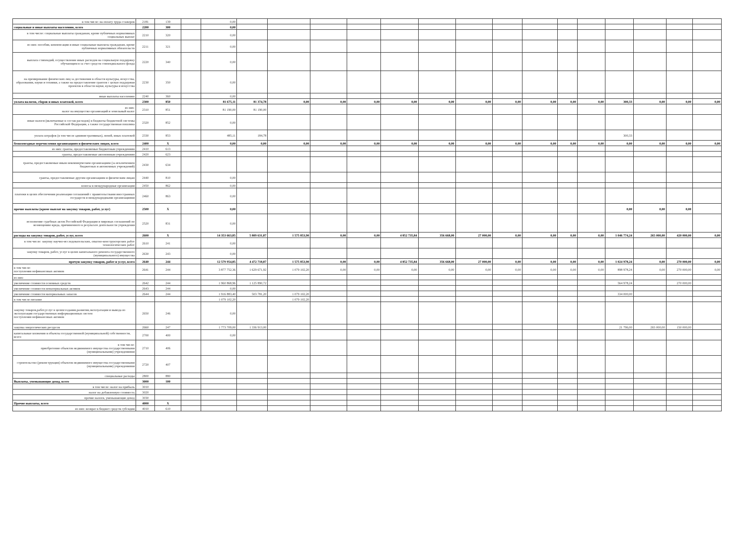| в том числе: на оплату труда стажеров | 2181 | 139 | | 0,00 | | | | | | | | | | | | | | | |
| социальные и иные выплаты населению, всего | 2200 | 300 | | 0,00 | | | | | | | | | | | | | | | |
| в том числе: социальные выплаты гражданам, кроме публичных нормативных социальных выплат | 2210 | 320 | | 0,00 | | | | | | | | | | | | | | | |
| из них: пособия, компенсации и иные социальные выплаты гражданам, кроме публичных нормативных обязательств | 2211 | 321 | | 0,00 | | | | | | | | | | | | | | | |
| выплата стипендий, осуществление иных расходов на социальную поддержку обучающихся за счет средств стипендиального фонда | 2220 | 340 | | 0,00 | | | | | | | | | | | | | | | |
| на премирование физических лиц за достижения в области культуры, искусства, образования, науки и техники, а также на предоставление грантов с целью поддержки проектов в области науки, культуры и искусства | 2230 | 350 | | 0,00 | | | | | | | | | | | | | | | |
| иные выплаты населению | 2240 | 360 | | 0,00 | | | | | | | | | | | | | | | |
| уплата налогов, сборов и иных платежей, всего | 2300 | 850 | | 81 675,11 | 81 374,78 | 0,00 | 0,00 | 0,00 | 0,00 | 0,00 | 0,00 | 0,00 | 0,00 | 0,00 | 0,00 | 300,33 | 0,00 | 0,00 | 0,00 |
| из них: налог на имущество организаций и земельный налог | 2310 | 851 | | 81 190,00 | 81 190,00 | | | | | | | | | | | | | | |
| иные налоги (включаемые в состав расходов) в бюджеты бюджетной системы Российской Федерации, а также государственная пошлина | 2320 | 852 | | 0,00 | | | | | | | | | | | | | | | |
| уплата штрафов (в том числе административных), пеней, иных платежей | 2330 | 853 | | 485,11 | 184,78 | | | | | | | | | | | 300,33 | | | |
| безвозмездные перечисления организациям и физическим лицам, всего | 2400 | X | | 0,00 | 0,00 | 0,00 | 0,00 | 0,00 | 0,00 | 0,00 | 0,00 | 0,00 | 0,00 | 0,00 | 0,00 | 0,00 | 0,00 | 0,00 | 0,00 |
| из них: гранты, предоставляемые бюджетным учреждениям | 2410 | 613 | | | | | | | | | | | | | | | | | |
| гранты, предоставляемые автономным учреждениям | 2420 | 623 | | | | | | | | | | | | | | | | | |
| гранты, предоставляемые иным некоммерческим организациям (за исключением бюджетных и автономных учреждений) | 2430 | 634 | | | | | | | | | | | | | | | | | |
| гранты, предоставляемые другим организациям и физическим лицам | 2440 | 810 | | 0,00 | | | | | | | | | | | | | | | |
| взносы в международные организации | 2450 | 862 | | 0,00 | | | | | | | | | | | | | | | |
| платежи в целях обеспечения реализации соглашений с правительствами иностранных государств и международными организациями | 2460 | 863 | | 0,00 | | | | | | | | | | | | | | | |
| прочие выплаты (кроме выплат на закупку товаров, работ, услуг) | 2500 | X | | 0,00 | | | | | | | | | | | | 0,00 | 0,00 | 0,00 | |
| исполнение судебных актов Российской Федерации и мировых соглашений по возмещению вреда, причиненного в результате деятельности учреждения | 2520 | 831 | | 0,00 | | | | | | | | | | | | | | | |
| расходы на закупку товаров, работ, услуг, всего | 2600 | X | | 14 353 663,85 | 5 809 631,87 | 1 575 853,90 | 0,00 | 0,00 | 4 852 735,84 | 356 668,00 | 27 000,00 | 0,00 | 0,00 | 0,00 | 0,00 | 1 046 774,24 | 265 000,00 | 420 000,00 | 0,00 |
| в том числе: закупку научно-исследовательских, опытно-конструкторских работ технологических работ | 2610 | 241 | | 0,00 | | | | | | | | | | | | | | | |
| закупку товаров, работ, услуг в целях капитального ремонта государственного (муниципального) имущества | 2630 | 243 | | 0,00 | | | | | | | | | | | | | | | |
| прочую закупку товаров, работ и услуг, всего | 2640 | 244 | | 12 579 954,85 | 4 472 718,87 | 1 575 853,90 | 0,00 | 0,00 | 4 852 735,84 | 356 668,00 | 27 000,00 | 0,00 | 0,00 | 0,00 | 0,00 | 1 024 978,24 | 0,00 | 270 000,00 | 0,00 |
| в том числе: поступления нефинансовых активов | 2641 | 244 | | 3 877 752,36 | 1 629 671,92 | 1 079 102,20 | 0,00 | 0,00 | 0,00 | 0,00 | 0,00 | 0,00 | 0,00 | 0,00 | 0,00 | 898 978,24 | 0,00 | 270 000,00 | 0,00 |
| из них: | | | | | | | | | | | | | | | | | | | |
| увеличение стоимости основных средств | 2642 | 244 | | 1 960 868,96 | 1 125 890,72 | | | | | | | | | | | 564 978,24 | | 270 000,00 | |
| увеличение стоимости нематериальных активов | 2643 | 244 | | 0,00 | | | | | | | | | | | | | | | |
| увеличение стоимости материальных запасов | 2644 | 244 | | 1 916 883,40 | 503 781,20 | 1 079 102,20 | | | | | | | | | | 334 000,00 | | | |
| в том числе питание | | | | 1 079 102,20 | | 1 079 102,20 | | | | | | | | | | | | | |
| закупку товаров,работ,услуг в целяхсоздания,развития,эксплуатации и вывода из эксплуатации государственных информационных систем поступления нефинансовых активов | 2650 | 246 | | 0,00 | | | | | | | | | | | | | | | |
| закупка энергетических ресурсов | 2660 | 247 | | 1 773 709,00 | 1 336 913,00 | | | | | | | | | | | 21 796,00 | 265 000,00 | 150 000,00 | |
| капитальные вложения в объекты государственной (муниципальной) собственности, всего | 2700 | 400 | | 0,00 | | | | | | | | | | | | | | | |
| в том числе: приобретение объектов недвижимого имущества государственными (муниципальными) учреждениями | 2710 | 406 | | | | | | | | | | | | | | | | | |
| строительство (реконструкция) объектов недвижимого имущества государственными (муниципальными) учреждениями | 2720 | 407 | | | | | | | | | | | | | | | | | |
| специальные расходы | 2800 | 880 | | | | | | | | | | | | | | | | | |
| Выплаты, уменьшающие доход, всего | 3000 | 100 | | | | | | | | | | | | | | | | | |
| в том числе: налог на прибыль | 3010 | | | | | | | | | | | | | | | | | | |
| налог на добавленную стоимость | 3020 | | | | | | | | | | | | | | | | | | |
| прочие налоги, уменьшающие доход | 3030 | | | | | | | | | | | | | | | | | | |
| Прочие выплаты, всего | 4000 | X | | | | | | | | | | | | | | | | | |
| из них: возврат в бюджет средств субсидии | 4010 | 610 | | | | | | | | | | | | | | | | | |